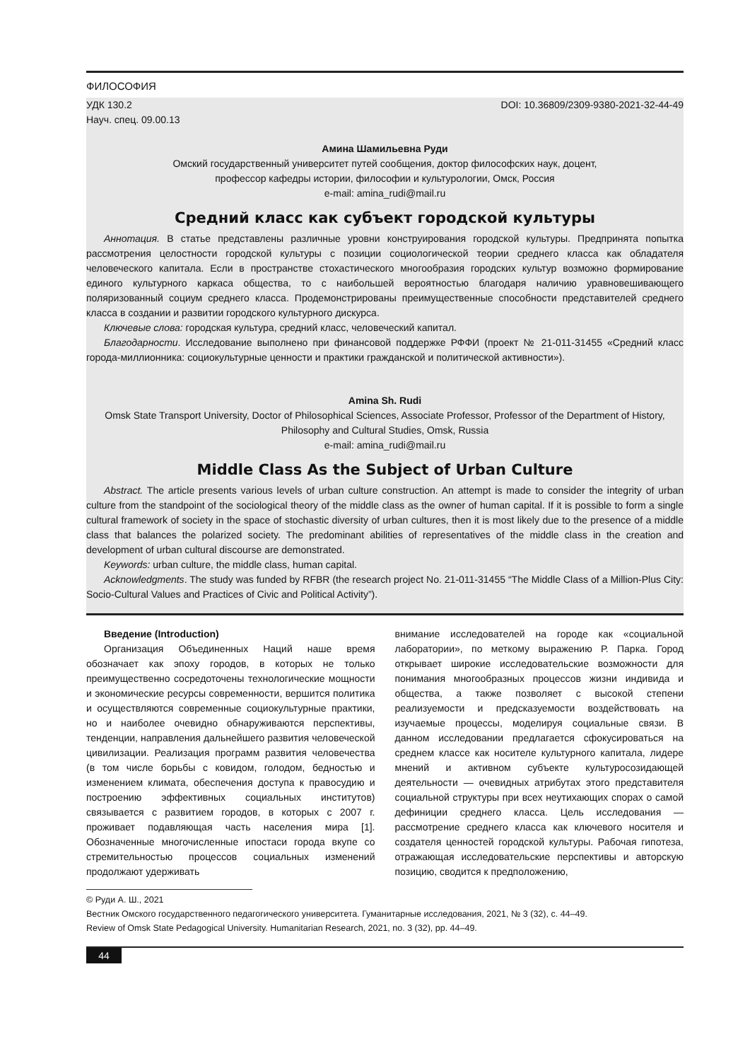ФИЛОСОФИЯ
УДК 130.2
Науч. спец. 09.00.13 DOI: 10.36809/2309-9380-2021-32-44-49
Амина Шамильевна Руди
Омский государственный университет путей сообщения, доктор философских наук, доцент,
профессор кафедры истории, философии и культурологии, Омск, Россия
e-mail: amina_rudi@mail.ru
Средний класс как субъект городской культуры
Аннотация. В статье представлены различные уровни конструирования городской культуры. Предпринята попытка рассмотрения целостности городской культуры с позиции социологической теории среднего класса как обладателя человеческого капитала. Если в пространстве стохастического многообразия городских культур возможно формирование единого культурного каркаса общества, то с наибольшей вероятностью благодаря наличию уравновешивающего поляризованный социум среднего класса. Продемонстрированы преимущественные способности представителей среднего класса в создании и развитии городского культурного дискурса.
Ключевые слова: городская культура, средний класс, человеческий капитал.
Благодарности. Исследование выполнено при финансовой поддержке РФФИ (проект № 21-011-31455 «Средний класс города-миллионника: социокультурные ценности и практики гражданской и политической активности»).
Amina Sh. Rudi
Omsk State Transport University, Doctor of Philosophical Sciences, Associate Professor, Professor of the Department of History,
Philosophy and Cultural Studies, Omsk, Russia
e-mail: amina_rudi@mail.ru
Middle Class As the Subject of Urban Culture
Abstract. The article presents various levels of urban culture construction. An attempt is made to consider the integrity of urban culture from the standpoint of the sociological theory of the middle class as the owner of human capital. If it is possible to form a single cultural framework of society in the space of stochastic diversity of urban cultures, then it is most likely due to the presence of a middle class that balances the polarized society. The predominant abilities of representatives of the middle class in the creation and development of urban cultural discourse are demonstrated.
Keywords: urban culture, the middle class, human capital.
Acknowledgments. The study was funded by RFBR (the research project No. 21-011-31455 “The Middle Class of a Million-Plus City: Socio-Cultural Values and Practices of Civic and Political Activity”).
Введение (Introduction)
Организация Объединенных Наций наше время обозначает как эпоху городов, в которых не только преимущественно сосредоточены технологические мощности и экономические ресурсы современности, вершится политика и осуществляются современные социокультурные практики, но и наиболее очевидно обнаруживаются перспективы, тенденции, направления дальнейшего развития человеческой цивилизации. Реализация программ развития человечества (в том числе борьбы с ковидом, голодом, бедностью и изменением климата, обеспечения доступа к правосудию и построению эффективных социальных институтов) связывается с развитием городов, в которых с 2007 г. проживает подавляющая часть населения мира [1]. Обозначенные многочисленные ипостаси города вкупе со стремительностью процессов социальных изменений продолжают удерживать
внимание исследователей на городе как «социальной лаборатории», по меткому выражению Р. Парка. Город открывает широкие исследовательские возможности для понимания многообразных процессов жизни индивида и общества, а также позволяет с высокой степени реализуемости и предсказуемости воздействовать на изучаемые процессы, моделируя социальные связи. В данном исследовании предлагается сфокусироваться на среднем классе как носителе культурного капитала, лидере мнений и активном субъекте культуросозидающей деятельности — очевидных атрибутах этого представителя социальной структуры при всех неутихающих спорах о самой дефиниции среднего класса. Цель исследования — рассмотрение среднего класса как ключевого носителя и создателя ценностей городской культуры. Рабочая гипотеза, отражающая исследовательские перспективы и авторскую позицию, сводится к предположению,
© Руди А. Ш., 2021
Вестник Омского государственного педагогического университета. Гуманитарные исследования, 2021, № 3 (32), с. 44–49.
Review of Omsk State Pedagogical University. Humanitarian Research, 2021, no. 3 (32), pp. 44–49.
44